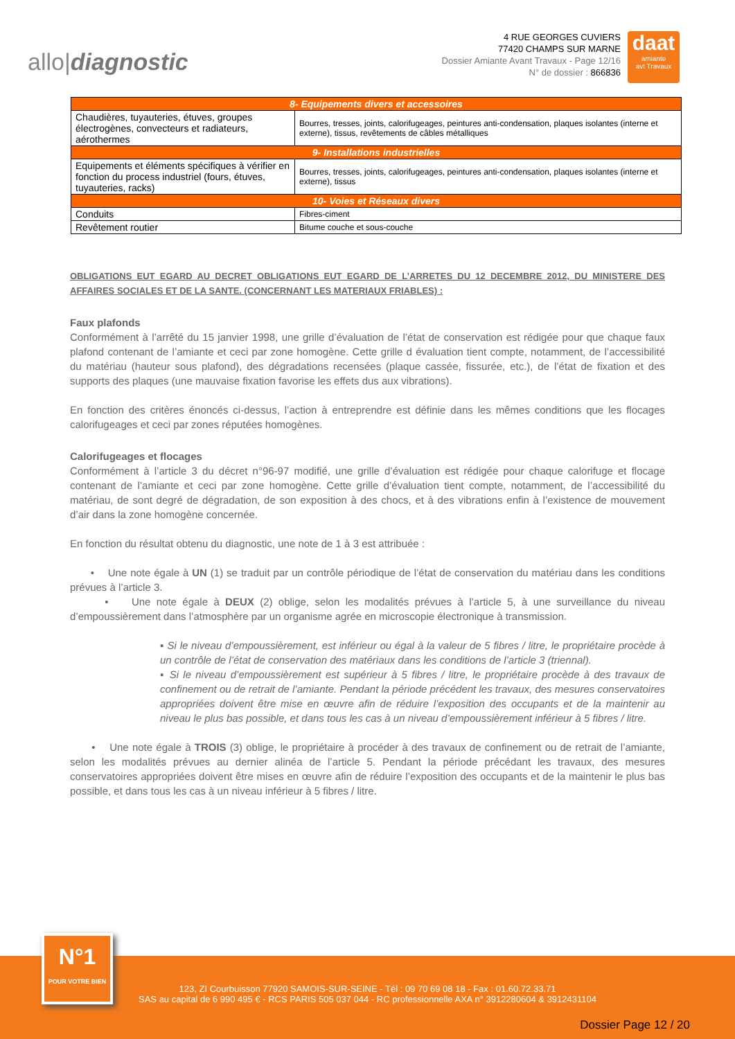allo|diagnostic
4 RUE GEORGES CUVIERS
77420 CHAMPS SUR MARNE
Dossier Amiante Avant Travaux - Page 12/16
N° de dossier : 866836
daat
amiante
avt Travaux
| 8- Equipements divers et accessoires | |
| --- | --- |
| Chaudières, tuyauteries, étuves, groupes électrogènes, convecteurs et radiateurs, aérothermes | Bourres, tresses, joints, calorifugeages, peintures anti-condensation, plaques isolantes (interne et externe), tissus, revêtements de câbles métalliques |
| 9- Installations industrielles | |
| Equipements et éléments spécifiques à vérifier en fonction du process industriel (fours, étuves, tuyauteries, racks) | Bourres, tresses, joints, calorifugeages, peintures anti-condensation, plaques isolantes (interne et externe), tissus |
| 10- Voies et Réseaux divers | |
| Conduits | Fibres-ciment |
| Revêtement routier | Bitume couche et sous-couche |
OBLIGATIONS EUT EGARD AU DECRET OBLIGATIONS EUT EGARD DE L’ARRETES DU 12 DECEMBRE 2012, DU MINISTERE DES AFFAIRES SOCIALES ET DE LA SANTE. (CONCERNANT LES MATERIAUX FRIABLES) :
Faux plafonds
Conformément à l’arrêté du 15 janvier 1998, une grille d’évaluation de l’état de conservation est rédigée pour que chaque faux plafond contenant de l’amiante et ceci par zone homogène. Cette grille d évaluation tient compte, notamment, de l’accessibilité du matériau (hauteur sous plafond), des dégradations recensées (plaque cassée, fissurée, etc.), de l’état de fixation et des supports des plaques (une mauvaise fixation favorise les effets dus aux vibrations).
En fonction des critères énoncés ci-dessus, l’action à entreprendre est définie dans les mêmes conditions que les flocages calorifugeages et ceci par zones réputées homogènes.
Calorifugeages et flocages
Conformément à l’article 3 du décret n°96-97 modifié, une grille d’évaluation est rédigée pour chaque calorifuge et flocage contenant de l’amiante et ceci par zone homogène. Cette grille d’évaluation tient compte, notamment, de l’accessibilité du matériau, de sont degré de dégradation, de son exposition à des chocs, et à des vibrations enfin à l’existence de mouvement d’air dans la zone homogène concernée.
En fonction du résultat obtenu du diagnostic, une note de 1 à 3 est attribuée :
• Une note égale à UN (1) se traduit par un contrôle périodique de l’état de conservation du matériau dans les conditions prévues à l’article 3.
• Une note égale à DEUX (2) oblige, selon les modalités prévues à l’article 5, à une surveillance du niveau d’empoussièrement dans l’atmosphère par un organisme agrée en microscopie électronique à transmission.
▪ Si le niveau d’empoussièrement, est inférieur ou égal à la valeur de 5 fibres / litre, le propriétaire procède à un contrôle de l’état de conservation des matériaux dans les conditions de l’article 3 (triennal).
▪ Si le niveau d’empoussièrement est supérieur à 5 fibres / litre, le propriétaire procède à des travaux de confinement ou de retrait de l’amiante. Pendant la période précédent les travaux, des mesures conservatoires appropriées doivent être mise en œuvre afin de réduire l’exposition des occupants et de la maintenir au niveau le plus bas possible, et dans tous les cas à un niveau d’empoussièrement inférieur à 5 fibres / litre.
• Une note égale à TROIS (3) oblige, le propriétaire à procéder à des travaux de confinement ou de retrait de l’amiante, selon les modalités prévues au dernier alinéa de l’article 5. Pendant la période précédant les travaux, des mesures conservatoires appropriées doivent être mises en œuvre afin de réduire l’exposition des occupants et de la maintenir le plus bas possible, et dans tous les cas à un niveau inférieur à 5 fibres / litre.
123, ZI Courbuisson 77920 SAMOIS-SUR-SEINE - Tél : 09 70 69 08 18 - Fax : 01.60.72.33.71
SAS au capital de 6 990 495 € - RCS PARIS 505 037 044 - RC professionnelle AXA n° 3912280604 & 3912431104
N°1
POUR VOTRE BIEN
Dossier Page 12 / 20